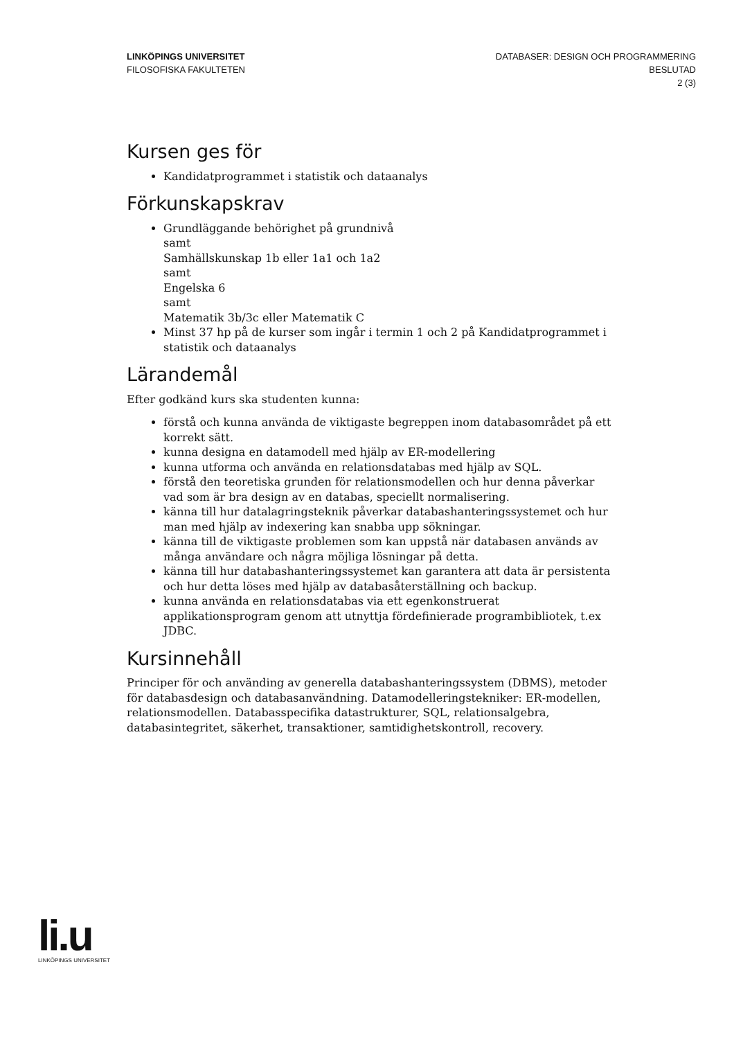LINKÖPINGS UNIVERSITET
FILOSOFISKA FAKULTETEN
DATABASER: DESIGN OCH PROGRAMMERING
BESLUTAD
2 (3)
Kursen ges för
Kandidatprogrammet i statistik och dataanalys
Förkunskapskrav
Grundläggande behörighet på grundnivå
samt
Samhällskunskap 1b eller 1a1 och 1a2
samt
Engelska 6
samt
Matematik 3b/3c eller Matematik C
Minst 37 hp på de kurser som ingår i termin 1 och 2 på Kandidatprogrammet i statistik och dataanalys
Lärandemål
Efter godkänd kurs ska studenten kunna:
förstå och kunna använda de viktigaste begreppen inom databasområdet på ett korrekt sätt.
kunna designa en datamodell med hjälp av ER-modellering
kunna utforma och använda en relationsdatabas med hjälp av SQL.
förstå den teoretiska grunden för relationsmodellen och hur denna påverkar vad som är bra design av en databas, speciellt normalisering.
känna till hur datalagringsteknik påverkar databashanteringssystemet och hur man med hjälp av indexering kan snabba upp sökningar.
känna till de viktigaste problemen som kan uppstå när databasen används av många användare och några möjliga lösningar på detta.
känna till hur databashanteringssystemet kan garantera att data är persistenta och hur detta löses med hjälp av databasåterställning och backup.
kunna använda en relationsdatabas via ett egenkonstruerat applikationsprogram genom att utnyttja fördefinierade programbibliotek, t.ex JDBC.
Kursinnehåll
Principer för och använding av generella databashanteringssystem (DBMS), metoder för databasdesign och databasanvändning. Datamodelleringstekniker: ER-modellen, relationsmodellen. Databasspecifika datastrukturer, SQL, relationsalgebra, databasintegritet, säkerhet, transaktioner, samtidighetskontroll, recovery.
li.u
LINKÖPINGS UNIVERSITET